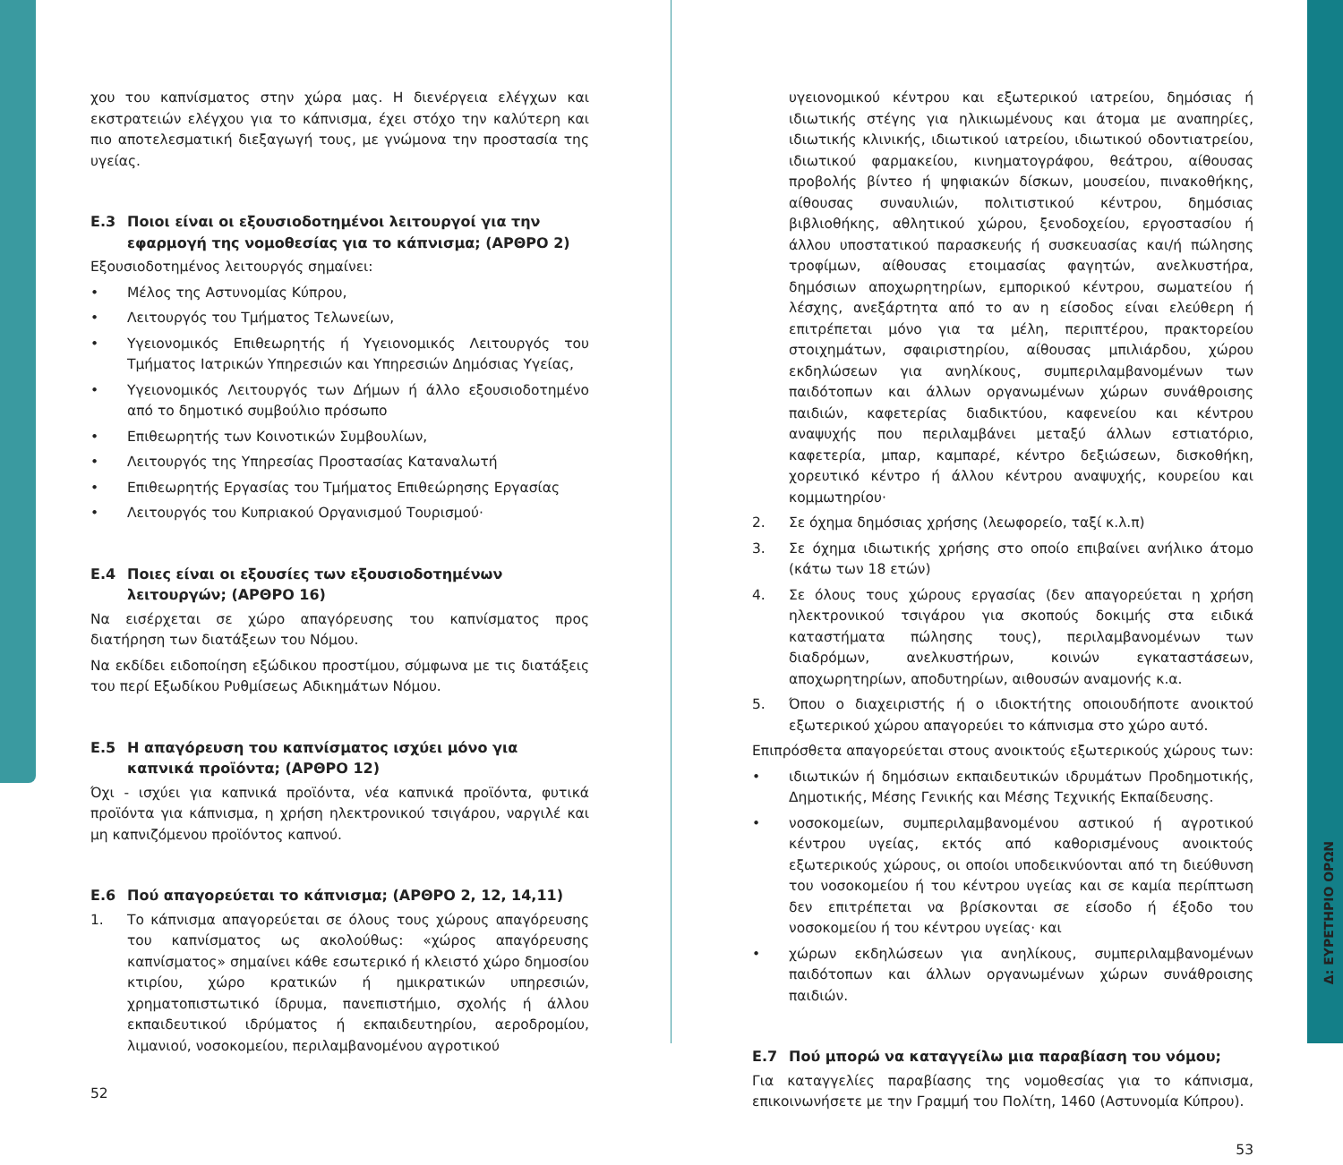χου του καπνίσματος στην χώρα μας. Η διενέργεια ελέγχων και εκστρατειών ελέγχου για το κάπνισμα, έχει στόχο την καλύτερη και πιο αποτελεσματική διεξαγωγή τους, με γνώμονα την προστασία της υγείας.
Ε.3 Ποιοι είναι οι εξουσιοδοτημένοι λειτουργοί για την εφαρμογή της νομοθεσίας για το κάπνισμα; (ΑΡΘΡΟ 2)
Εξουσιοδοτημένος λειτουργός σημαίνει:
• Μέλος της Αστυνομίας Κύπρου,
• Λειτουργός του Τμήματος Τελωνείων,
• Υγειονομικός Επιθεωρητής ή Υγειονομικός Λειτουργός του Τμήματος Ιατρικών Υπηρεσιών και Υπηρεσιών Δημόσιας Υγείας,
• Υγειονομικός Λειτουργός των Δήμων ή άλλο εξουσιοδοτημένο από το δημοτικό συμβούλιο πρόσωπο
• Επιθεωρητής των Κοινοτικών Συμβουλίων,
• Λειτουργός της Υπηρεσίας Προστασίας Καταναλωτή
• Επιθεωρητής Εργασίας του Τμήματος Επιθεώρησης Εργασίας
• Λειτουργός του Κυπριακού Οργανισμού Τουρισμού·
Ε.4 Ποιες είναι οι εξουσίες των εξουσιοδοτημένων λειτουργών; (ΑΡΘΡΟ 16)
Να εισέρχεται σε χώρο απαγόρευσης του καπνίσματος προς διατήρηση των διατάξεων του Νόμου.
Να εκδίδει ειδοποίηση εξώδικου προστίμου, σύμφωνα με τις διατάξεις του περί Εξωδίκου Ρυθμίσεως Αδικημάτων Νόμου.
Ε.5 Η απαγόρευση του καπνίσματος ισχύει μόνο για καπνικά προϊόντα; (ΑΡΘΡΟ 12)
Όχι - ισχύει για καπνικά προϊόντα, νέα καπνικά προϊόντα, φυτικά προϊόντα για κάπνισμα, η χρήση ηλεκτρονικού τσιγάρου, ναργιλέ και μη καπνιζόμενου προϊόντος καπνού.
Ε.6 Πού απαγορεύεται το κάπνισμα; (ΑΡΘΡΟ 2, 12, 14,11)
1. Το κάπνισμα απαγορεύεται σε όλους τους χώρους απαγόρευσης του καπνίσματος ως ακολούθως: «χώρος απαγόρευσης καπνίσματος» σημαίνει κάθε εσωτερικό ή κλειστό χώρο δημοσίου κτιρίου, χώρο κρατικών ή ημικρατικών υπηρεσιών, χρηματοπιστωτικό ίδρυμα, πανεπιστήμιο, σχολής ή άλλου εκπαιδευτικού ιδρύματος ή εκπαιδευτηρίου, αεροδρομίου, λιμανιού, νοσοκομείου, περιλαμβανομένου αγροτικού
52
υγειονομικού κέντρου και εξωτερικού ιατρείου, δημόσιας ή ιδιωτικής στέγης για ηλικιωμένους και άτομα με αναπηρίες, ιδιωτικής κλινικής, ιδιωτικού ιατρείου, ιδιωτικού οδοντιατρείου, ιδιωτικού φαρμακείου, κινηματογράφου, θεάτρου, αίθουσας προβολής βίντεο ή ψηφιακών δίσκων, μουσείου, πινακοθήκης, αίθουσας συναυλιών, πολιτιστικού κέντρου, δημόσιας βιβλιοθήκης, αθλητικού χώρου, ξενοδοχείου, εργοστασίου ή άλλου υποστατικού παρασκευής ή συσκευασίας και/ή πώλησης τροφίμων, αίθουσας ετοιμασίας φαγητών, ανελκυστήρα, δημόσιων αποχωρητηρίων, εμπορικού κέντρου, σωματείου ή λέσχης, ανεξάρτητα από το αν η είσοδος είναι ελεύθερη ή επιτρέπεται μόνο για τα μέλη, περιπτέρου, πρακτορείου στοιχημάτων, σφαιριστηρίου, αίθουσας μπιλιάρδου, χώρου εκδηλώσεων για ανηλίκους, συμπεριλαμβανομένων των παιδότοπων και άλλων οργανωμένων χώρων συνάθροισης παιδιών, καφετερίας διαδικτύου, καφενείου και κέντρου αναψυχής που περιλαμβάνει μεταξύ άλλων εστιατόριο, καφετερία, μπαρ, καμπαρέ, κέντρο δεξιώσεων, δισκοθήκη, χορευτικό κέντρο ή άλλου κέντρου αναψυχής, κουρείου και κομμωτηρίου·
2. Σε όχημα δημόσιας χρήσης (λεωφορείο, ταξί κ.λ.π)
3. Σε όχημα ιδιωτικής χρήσης στο οποίο επιβαίνει ανήλικο άτομο (κάτω των 18 ετών)
4. Σε όλους τους χώρους εργασίας (δεν απαγορεύεται η χρήση ηλεκτρονικού τσιγάρου για σκοπούς δοκιμής στα ειδικά καταστήματα πώλησης τους), περιλαμβανομένων των διαδρόμων, ανελκυστήρων, κοινών εγκαταστάσεων, αποχωρητηρίων, αποδυτηρίων, αιθουσών αναμονής κ.α.
5. Όπου ο διαχειριστής ή ο ιδιοκτήτης οποιουδήποτε ανοικτού εξωτερικού χώρου απαγορεύει το κάπνισμα στο χώρο αυτό.
Επιπρόσθετα απαγορεύεται στους ανοικτούς εξωτερικούς χώρους των:
• ιδιωτικών ή δημόσιων εκπαιδευτικών ιδρυμάτων Προδημοτικής, Δημοτικής, Μέσης Γενικής και Μέσης Τεχνικής Εκπαίδευσης.
• νοσοκομείων, συμπεριλαμβανομένου αστικού ή αγροτικού κέντρου υγείας, εκτός από καθορισμένους ανοικτούς εξωτερικούς χώρους, οι οποίοι υποδεικνύονται από τη διεύθυνση του νοσοκομείου ή του κέντρου υγείας και σε καμία περίπτωση δεν επιτρέπεται να βρίσκονται σε είσοδο ή έξοδο του νοσοκομείου ή του κέντρου υγείας· και
• χώρων εκδηλώσεων για ανηλίκους, συμπεριλαμβανομένων παιδότοπων και άλλων οργανωμένων χώρων συνάθροισης παιδιών.
Ε.7 Πού μπορώ να καταγγείλω μια παραβίαση του νόμου;
Για καταγγελίες παραβίασης της νομοθεσίας για το κάπνισμα, επικοινωνήσετε με την Γραμμή του Πολίτη, 1460 (Αστυνομία Κύπρου).
53
Δ: ΕΥΡΕΤΗΡΙΟ ΟΡΩΝ